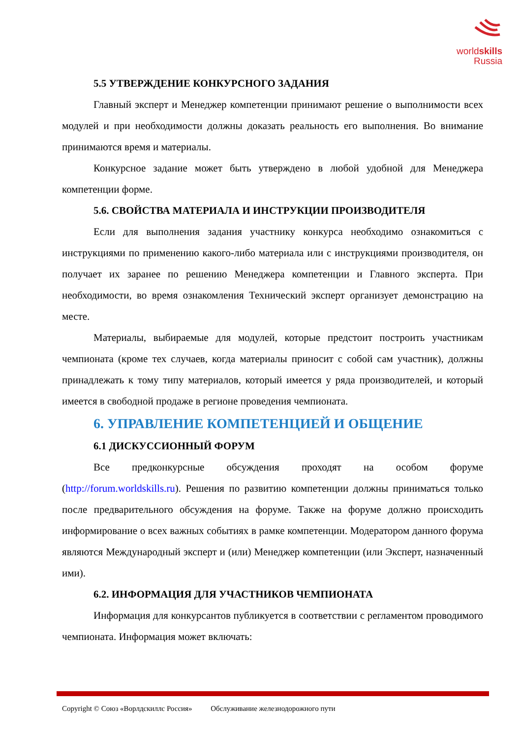worldskills
Russia
5.5 УТВЕРЖДЕНИЕ КОНКУРСНОГО ЗАДАНИЯ
Главный эксперт и Менеджер компетенции принимают решение о выполнимости всех модулей и при необходимости должны доказать реальность его выполнения. Во внимание принимаются время и материалы.
Конкурсное задание может быть утверждено в любой удобной для Менеджера компетенции форме.
5.6. СВОЙСТВА МАТЕРИАЛА И ИНСТРУКЦИИ ПРОИЗВОДИТЕЛЯ
Если для выполнения задания участнику конкурса необходимо ознакомиться с инструкциями по применению какого-либо материала или с инструкциями производителя, он получает их заранее по решению Менеджера компетенции и Главного эксперта. При необходимости, во время ознакомления Технический эксперт организует демонстрацию на месте.
Материалы, выбираемые для модулей, которые предстоит построить участникам чемпионата (кроме тех случаев, когда материалы приносит с собой сам участник), должны принадлежать к тому типу материалов, который имеется у ряда производителей, и который имеется в свободной продаже в регионе проведения чемпионата.
6. УПРАВЛЕНИЕ КОМПЕТЕНЦИЕЙ И ОБЩЕНИЕ
6.1 ДИСКУССИОННЫЙ ФОРУМ
Все предконкурсные обсуждения проходят на особом форуме (http://forum.worldskills.ru). Решения по развитию компетенции должны приниматься только после предварительного обсуждения на форуме. Также на форуме должно происходить информирование о всех важных событиях в рамке компетенции. Модератором данного форума являются Международный эксперт и (или) Менеджер компетенции (или Эксперт, назначенный ими).
6.2. ИНФОРМАЦИЯ ДЛЯ УЧАСТНИКОВ ЧЕМПИОНАТА
Информация для конкурсантов публикуется в соответствии с регламентом проводимого чемпионата. Информация может включать:
Copyright © Союз «Ворлдскиллс Россия» Обслуживание железнодорожного пути